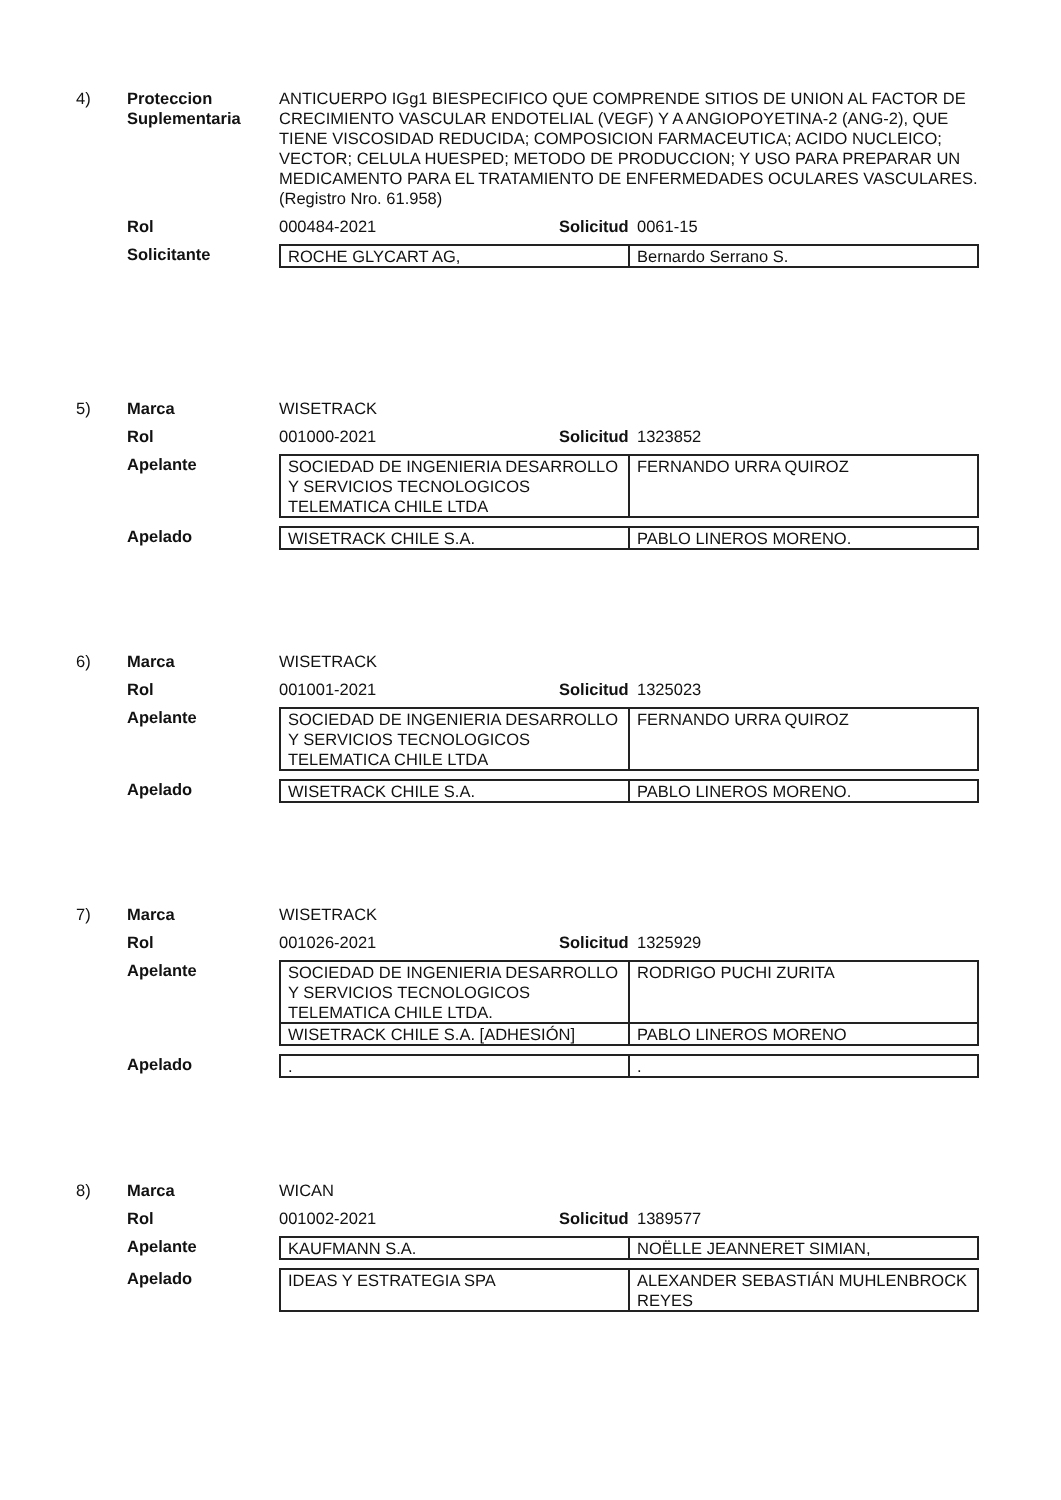4) Proteccion Suplementaria
ANTICUERPO IGg1 BIESPECIFICO QUE COMPRENDE SITIOS DE UNION AL FACTOR DE CRECIMIENTO VASCULAR ENDOTELIAL (VEGF) Y A ANGIOPOYETINA-2 (ANG-2), QUE TIENE VISCOSIDAD REDUCIDA; COMPOSICION FARMACEUTICA; ACIDO NUCLEICO; VECTOR; CELULA HUESPED; METODO DE PRODUCCION; Y USO PARA PREPARAR UN MEDICAMENTO PARA EL TRATAMIENTO DE ENFERMEDADES OCULARES VASCULARES. (Registro Nro. 61.958)
Rol 000484-2021 Solicitud
0061-15
Solicitante
| ROCHE GLYCART AG, | Bernardo Serrano S. |
5) Marca WISETRACK
Rol 001000-2021 Solicitud
1323852
Apelante
| SOCIEDAD DE INGENIERIA DESARROLLO Y SERVICIOS TECNOLOGICOS TELEMATICA CHILE LTDA | FERNANDO URRA QUIROZ |
Apelado
| WISETRACK CHILE S.A. | PABLO LINEROS MORENO. |
6) Marca WISETRACK
Rol 001001-2021 Solicitud
1325023
Apelante
| SOCIEDAD DE INGENIERIA DESARROLLO Y SERVICIOS TECNOLOGICOS TELEMATICA CHILE LTDA | FERNANDO URRA QUIROZ |
Apelado
| WISETRACK CHILE S.A. | PABLO LINEROS MORENO. |
7) Marca WISETRACK
Rol 001026-2021 Solicitud
1325929
Apelante
| SOCIEDAD DE INGENIERIA DESARROLLO Y SERVICIOS TECNOLOGICOS TELEMATICA CHILE LTDA. | RODRIGO PUCHI ZURITA |
| WISETRACK CHILE S.A. [ADHESIÓN] | PABLO LINEROS MORENO |
Apelado
| . | . |
8) Marca WICAN
Rol 001002-2021 Solicitud
1389577
Apelante
| KAUFMANN S.A. | NOËLLE JEANNERET SIMIAN, |
Apelado
| IDEAS Y ESTRATEGIA SPA | ALEXANDER SEBASTIÁN MUHLENBROCK REYES |